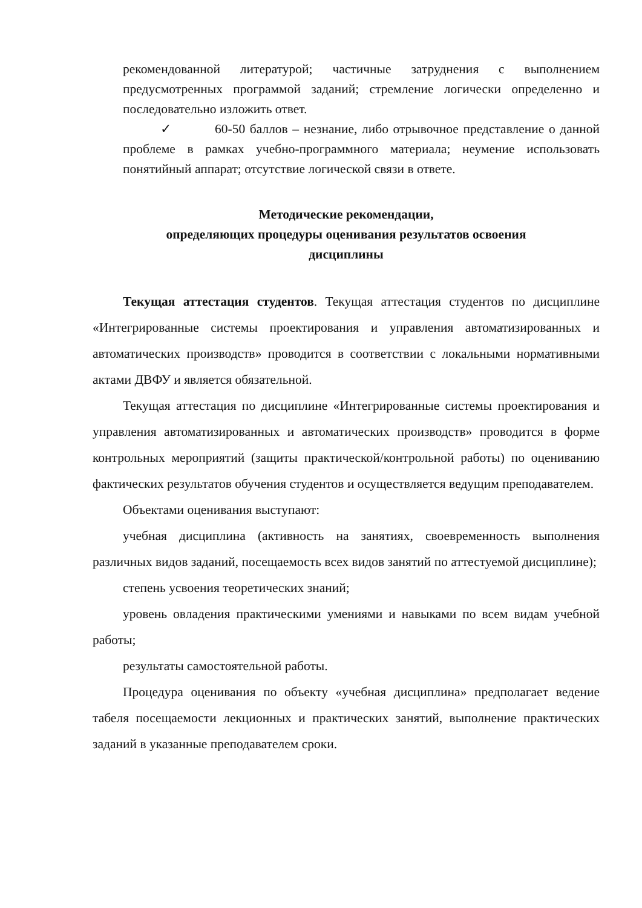рекомендованной литературой; частичные затруднения с выполнением предусмотренных программой заданий; стремление логически определенно и последовательно изложить ответ.
✓ 60-50 баллов – незнание, либо отрывочное представление о данной проблеме в рамках учебно-программного материала; неумение использовать понятийный аппарат; отсутствие логической связи в ответе.
Методические рекомендации,
определяющих процедуры оценивания результатов освоения
дисциплины
Текущая аттестация студентов. Текущая аттестация студентов по дисциплине «Интегрированные системы проектирования и управления автоматизированных и автоматических производств» проводится в соответствии с локальными нормативными актами ДВФУ и является обязательной.
Текущая аттестация по дисциплине «Интегрированные системы проектирования и управления автоматизированных и автоматических производств» проводится в форме контрольных мероприятий (защиты практической/контрольной работы) по оцениванию фактических результатов обучения студентов и осуществляется ведущим преподавателем.
Объектами оценивания выступают:
учебная дисциплина (активность на занятиях, своевременность выполнения различных видов заданий, посещаемость всех видов занятий по аттестуемой дисциплине);
степень усвоения теоретических знаний;
уровень овладения практическими умениями и навыками по всем видам учебной работы;
результаты самостоятельной работы.
Процедура оценивания по объекту «учебная дисциплина» предполагает ведение табеля посещаемости лекционных и практических занятий, выполнение практических заданий в указанные преподавателем сроки.